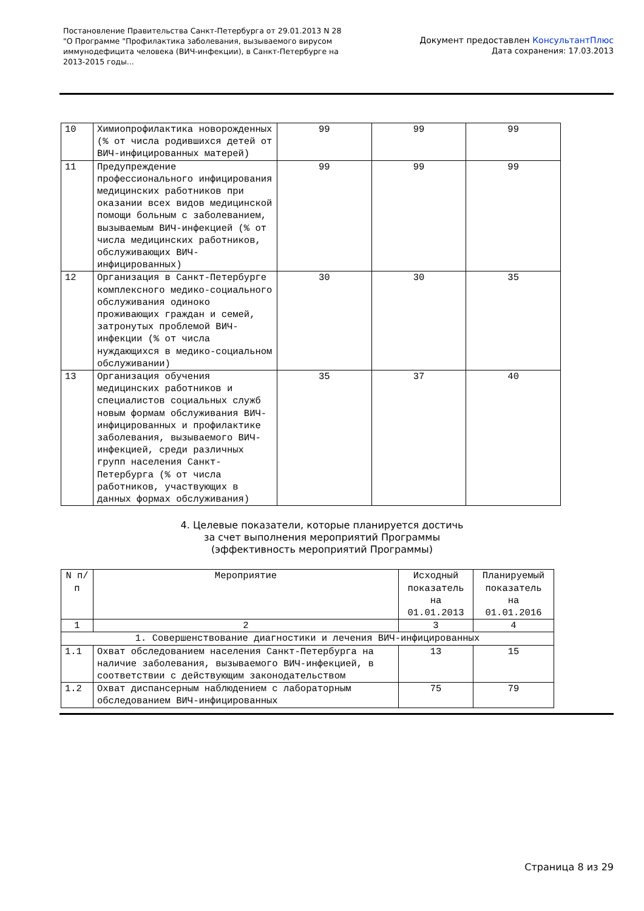Постановление Правительства Санкт-Петербурга от 29.01.2013 N 28
"О Программе "Профилактика заболевания, вызываемого вирусом
иммунодефицита человека (ВИЧ-инфекции), в Санкт-Петербурге на
2013-2015 годы...
Документ предоставлен КонсультантПлюс
Дата сохранения: 17.03.2013
| 10 | Химиопрофилактика новорожденных (% от числа родившихся детей от ВИЧ-инфицированных матерей) | 99 | 99 | 99 |
| 11 | Предупреждение профессионального инфицирования медицинских работников при оказании всех видов медицинской помощи больным с заболеванием, вызываемым ВИЧ-инфекцией (% от числа медицинских работников, обслуживающих ВИЧ-инфицированных) | 99 | 99 | 99 |
| 12 | Организация в Санкт-Петербурге комплексного медико-социального обслуживания одиноко проживающих граждан и семей, затронутых проблемой ВИЧ-инфекции (% от числа нуждающихся в медико-социальном обслуживании) | 30 | 30 | 35 |
| 13 | Организация обучения медицинских работников и специалистов социальных служб новым формам обслуживания ВИЧ-инфицированных и профилактике заболевания, вызываемого ВИЧ-инфекцией, среди различных групп населения Санкт-Петербурга (% от числа работников, участвующих в данных формах обслуживания) | 35 | 37 | 40 |
4. Целевые показатели, которые планируется достичь
за счет выполнения мероприятий Программы
(эффективность мероприятий Программы)
| N п/п | Мероприятие | Исходный показатель на 01.01.2013 | Планируемый показатель на 01.01.2016 |
| --- | --- | --- | --- |
| 1 | 2 | 3 | 4 |
| 1. Совершенствование диагностики и лечения ВИЧ-инфицированных | | | |
| 1.1 | Охват обследованием населения Санкт-Петербурга на наличие заболевания, вызываемого ВИЧ-инфекцией, в соответствии с действующим законодательством | 13 | 15 |
| 1.2 | Охват диспансерным наблюдением с лабораторным обследованием ВИЧ-инфицированных | 75 | 79 |
Страница 8 из 29